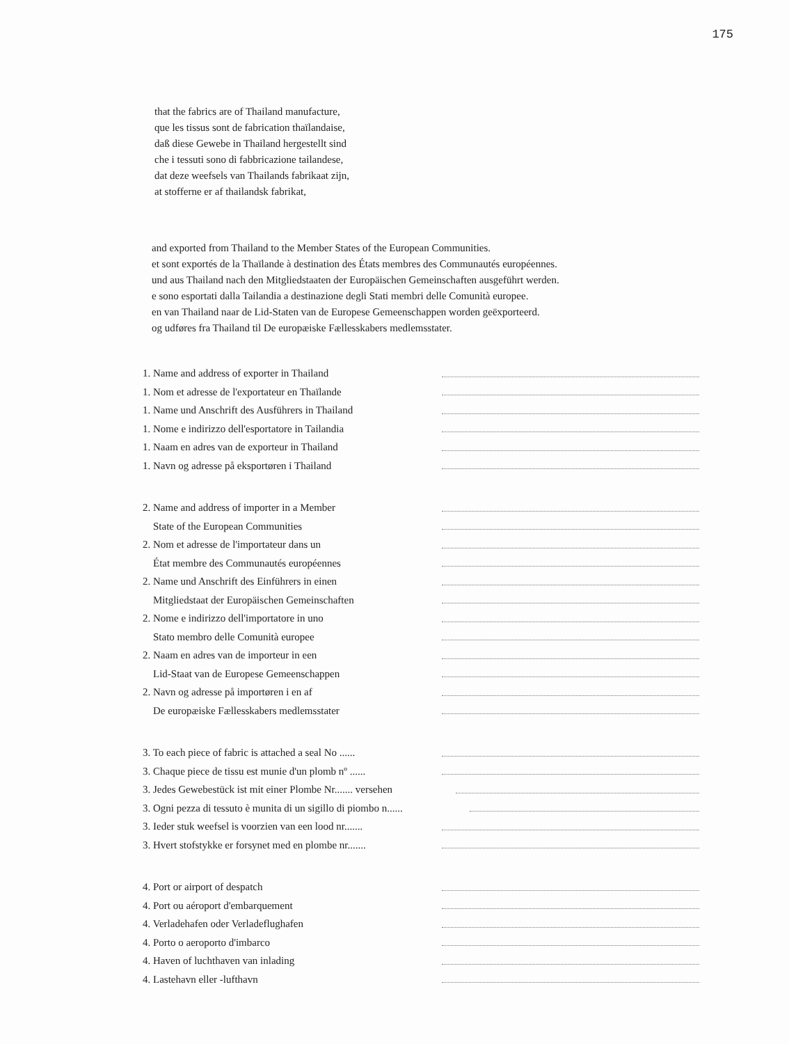175
that the fabrics are of Thailand manufacture,
que les tissus sont de fabrication thaïlandaise,
daß diese Gewebe in Thailand hergestellt sind
che i tessuti sono di fabbricazione tailandese,
dat deze weefsels van Thailands fabrikaat zijn,
at stofferne er af thailandsk fabrikat,
and exported from Thailand to the Member States of the European Communities.
et sont exportés de la Thaïlande à destination des États membres des Communautés européennes.
und aus Thailand nach den Mitgliedstaaten der Europäischen Gemeinschaften ausgeführt werden.
e sono esportati dalla Tailandia a destinazione degli Stati membri delle Comunità europee.
en van Thailand naar de Lid-Staten van de Europese Gemeenschappen worden geëxporteerd.
og udføres fra Thailand til De europæiske Fællesskabers medlemsstater.
1. Name and address of exporter in Thailand
1. Nom et adresse de l'exportateur en Thaïlande
1. Name und Anschrift des Ausführers in Thailand
1. Nome e indirizzo dell'esportatore in Tailandia
1. Naam en adres van de exporteur in Thailand
1. Navn og adresse på eksportøren i Thailand
2. Name and address of importer in a Member
State of the European Communities
2. Nom et adresse de l'importateur dans un
État membre des Communautés européennes
2. Name und Anschrift des Einführers in einen
Mitgliedstaat der Europäischen Gemeinschaften
2. Nome e indirizzo dell'importatore in uno
Stato membro delle Comunità europee
2. Naam en adres van de importeur in een
Lid-Staat van de Europese Gemeenschappen
2. Navn og adresse på importøren i en af
De europæiske Fællesskabers medlemsstater
3. To each piece of fabric is attached a seal No ......
3. Chaque piece de tissu est munie d'un plomb nº ......
3. Jedes Gewebestück ist mit einer Plombe Nr....... versehen
3. Ogni pezza di tessuto è munita di un sigillo di piombo n......
3. Ieder stuk weefsel is voorzien van een lood nr.......
3. Hvert stofstykke er forsynet med en plombe nr.......
4. Port or airport of despatch
4. Port ou aéroport d'embarquement
4. Verladehafen oder Verladeflughafen
4. Porto o aeroporto d'imbarco
4. Haven of luchthaven van inlading
4. Lastehavn eller -lufthavn